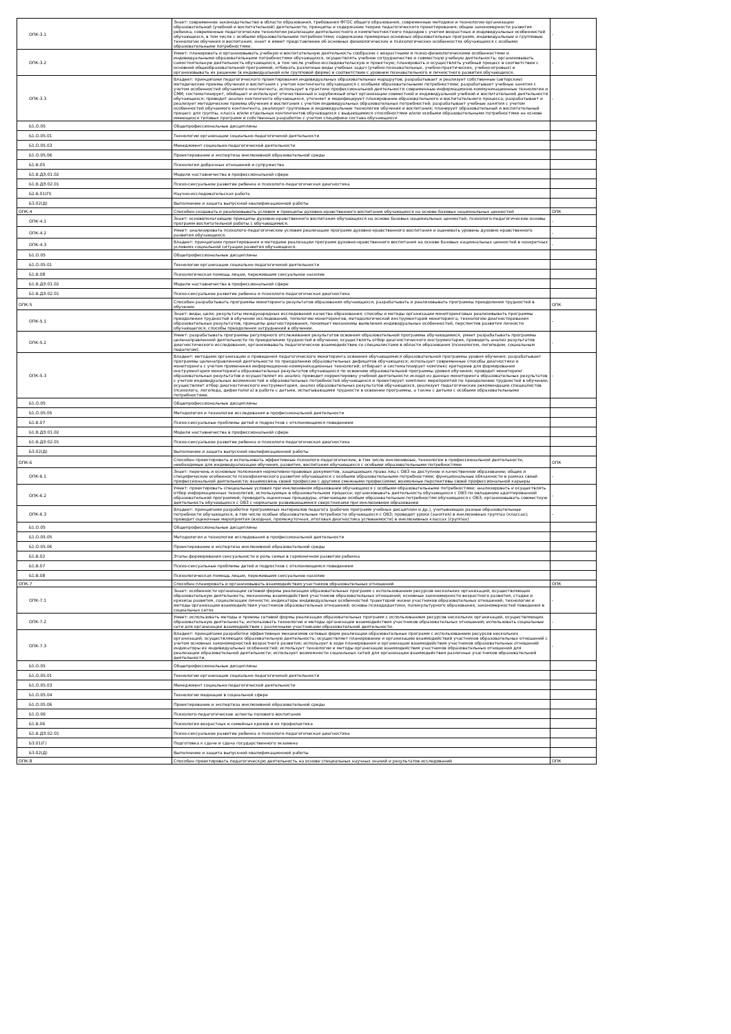| ОПК-3.1 | Знает: современное законодательство в области образования, требования ФГОС общего образования, современные методики и технологии организации образовательной (учебной и воспитательной) деятельности, принципы и содержание теории педагогического проектирования; общие закономерности развития ребенка, современные педагогические технологии реализации деятельностного и компетентностного подходов с учетом возрастных и индивидуальных особенностей обучающихся, в том числе с особыми образовательными потребностями; содержание примерных основных образовательных программ, индивидуальные и групповые технологии обучения и воспитания; знает и имеет представление об основных физиологических и психологических особенностях обучающихся с особыми образовательными потребностями. | - |
| ОПК-3.2 | Умеет: планировать и организовывать учебную и воспитательную деятельность сообразно с возрастными и психо-физиологическими особенностями и индивидуальными образовательными потребностями обучающихся, осуществлять учебное сотрудничество и совместную учебную деятельность; организовывать самостоятельную деятельность обучающихся, в том числе учебно-исследовательскую и проектную; планировать и осуществлять учебный процесс в соответствии с основной общеобразовательной программой, отбирать различные виды учебных задач (учебно-познавательных, учебно-практических, учебно-игровых) и организовывать их решение (в индивидуальной или групповой форме) в соответствии с уровнем познавательного и личностного развития обучающихся. | - |
| ОПК-3.3 | Владеет: принципами педагогического проектирования индивидуальных образовательных маршрутов; разрабатывает и реализует собственные (авторские) методические приемы обучения и воспитания с учетом контингента обучающихся с особыми образовательными потребностями; разрабатывает учебные занятия с учетом особенностей обучаемого контингента, использует в практике профессиональной деятельности современные информационно-коммуникационные технологии и СМИ; систематизирует, обобщает и использует отечественный и зарубежный опыт организации совместной и индивидуальной учебной и воспитательной деятельности обучающихся; проводит анализ контингента обучающихся, уточняет и модифицирует планирование образовательного и воспитательного процесса; разрабатывает и реализует методические приемы обучения и воспитания с учетом индивидуальных образовательных потребностей; разрабатывает учебные занятия с учетом особенностей обучаемого контингента, реализует групповые и индивидуальные технологии обучения и воспитания; планирует образовательный и воспитательный процесс для группы, класса и/или отдельных контингентов обучающихся с выдающимися способностями и/или особыми образовательными потребностями на основе имеющихся типовых программ и собственных разработок с учетом специфики состава обучающихся | - |
| Б1.О.05 | Общепрофессиональные дисциплины | |
| Б1.О.05.01 | Технологии организации социально-педагогичекой деятельности | |
| Б1.О.05.03 | Менеджмент социально-педагогической деятельности | |
| Б1.О.05.06 | Проектирование и экспертиза инклюзивной образовательной среды | |
| Б1.В.05 | Психология добрачных отношений и супружества | |
| Б1.В.ДЭ.01.02 | Модели наставничества в профессиональной сфере | |
| Б1.В.ДЭ.02.01 | Психо-сексуальное развитие ребенка и психолого-педагогическая диагностика | |
| Б2.В.01(П) | Научно-исследовательская работа | |
| Б3.02(Д) | Выполнение и защита выпускной квалификационной работы | |
| ОПК-4 | Способен создавать и реализовывать условия и принципы духовно-нравственного воспитания обучающихся на основе базовых национальных ценностей | ОПК |
| ОПК-4.1 | Знает: основополагающие принципы духовно-нравственного воспитания обучающихся на основе базовых национальных ценностей, психолого-педагогические основы программ воспитательной работы с обучающимися. | - |
| ОПК-4.2 | Умеет: анализировать психолого-педагогические условия реализации программ духовно-нравственного воспитания и оценивать уровень духовно нравственного развития обучающихся. | - |
| ОПК-4.3 | Владеет: принципами проектирования и методами реализации программ духовно-нравственного воспитания на основе базовых национальных ценностей в конкретных условиях социальной ситуации развития обучающихся. | - |
| Б1.О.05 | Общепрофессиональные дисциплины | |
| Б1.О.05.01 | Технологии организации социально-педагогичекой деятельности | |
| Б1.В.08 | Психологическая помощь лицам, пережившим сексуальное насилие | |
| Б1.В.ДЭ.01.02 | Модели наставничества в профессиональной сфере | |
| Б1.В.ДЭ.02.01 | Психо-сексуальное развитие ребенка и психолого-педагогическая диагностика | |
| ОПК-5 | Способен разрабатывать программы мониторинга результатов образования обучающихся, разрабатывать и реализовывать программы преодоления трудностей в обучении | ОПК |
| ОПК-5.1 | Знает: виды, цели, результаты международных исследований качества образования; способы и методы организации мониторинговых реализовывать программы преодоления трудностей в обучении исследований, типологию мониторингов, методологический инструментарий мониторинга; технологию диагностирования образовательных результатов, принципы диагностирования, понимает механизмы выявления индивидуальных особенностей, перспектив развития личности обучающегося, способы преодоления затруднений в обучении. | - |
| ОПК-5.2 | Умеет: разрабатывать программы регулярного отслеживания результатов освоения образовательной программы обучающимися, умеет разрабатывать программы целенаправленной деятельности по преодолению трудностей в обучении; осуществлять отбор диагностического инструментария, проводить анализ результатов диагностического исследования, организовывать педагогическое взаимодействие со специалистами в области образования (психологом, логопедом, социальным педагогом). | - |
| ОПК-5.3 | Владеет: методами организации и проведения педагогического мониторинга освоения обучающимися образовательной программы уровня обучения; разрабатывает программы целенаправленной деятельности по преодолению образовательных дефицитов обучающихся; использует современные способы диагностики и мониторинга с учетом применения информационно-коммуникационных технологий; отбирает и систематизирует комплекс критериев для формирования инструментария мониторинга образовательных результатов обучающихся по освоению образовательной программы уровня обучения; проводит мониторинг образовательных результатов и осуществляет их анализ; проводит корректировку учебной деятельности исходя из данных мониторинга образовательных результатов с учетом индивидуальных возможностей и образовательных потребностей обучающихся и проектирует комплекс мероприятий по преодолению трудностей в обучении; осуществляет отбор диагностического инструментария, анализ образовательных результатов обучающихся, реализует педагогические рекомендации специалистов (психолога, логопеда, дефектолога) в работе с детьми, испытывающими трудности в освоении программы, а также с детьми с особыми образовательными потребностями. | - |
| Б1.О.05 | Общепрофессиональные дисциплины | |
| Б1.О.05.05 | Методология и технологии исследования в профессиональной деятельности | |
| Б1.В.07 | Психо-сексуальные проблемы детей и подростков с отклоняющимся поведением | |
| Б1.В.ДЭ.01.02 | Модели наставничества в профессиональной сфере | |
| Б1.В.ДЭ.02.01 | Психо-сексуальное развитие ребенка и психолого-педагогическая диагностика | |
| Б3.02(Д) | Выполнение и защита выпускной квалификационной работы | |
| ОПК-6 | Способен проектировать и использовать эффективные психолого-педагогические, в том числе инклюзивные, технологии в профессиональной деятельности, необходимые для индивидуализации обучения, развития, воспитания обучающихся с особыми образовательными потребностями | ОПК |
| ОПК-6.1 | Знает: перечень и основные положения нормативно-правовых документов, защищающих права лиц с ОВЗ на доступное и качественное образование; общие и специфические особенности психофизического развития обучающихся с особыми образовательными потребностями; функциональные обязанности в рамках своей профессиональной деятельности; взаимосвязь своей профессии с другими смежными профессиями; возможные перспективы своей профессиональной карьеры | - |
| ОПК-6.2 | Умеет: проектировать специальные условия при инклюзивном образовании обучающихся с особыми образовательными потребностями; анализировать и осуществлять отбор информационных технологий, используемых в образовательном процессе; организовывать деятельность обучающихся с ОВЗ по овладению адаптированной образовательной программой; проводить оценочные процедуры, отвечающие особым образовательным потребностям обучающихся с ОВЗ; организовывать совместную деятельность обучающихся с ОВЗ с нормально развивающимися сверстниками при инклюзивном образовании | - |
| ОПК-6.3 | Владеет: принципами разработки программных материалов педагога (рабочих программ учебных дисциплин и др.), учитывающих разные образовательные потребности обучающихся, в том числе особые образовательные потребности обучающихся с ОВЗ; проводит уроки (занятия) в инклюзивных группах (классах); проводит оценочные мероприятия (входная, промежуточная, итоговая диагностика успеваемости) в инклюзивных классах (группах) | - |
| Б1.О.05 | Общепрофессиональные дисциплины | |
| Б1.О.05.05 | Методология и технологии исследования в профессиональной деятельности | |
| Б1.О.05.06 | Проектирование и экспертиза инклюзивной образовательной среды | |
| Б1.В.02 | Этапы формирования сексуальности и роль семьи в гармоничном развитии ребенка | |
| Б1.В.07 | Психо-сексуальные проблемы детей и подростков с отклоняющимся поведением | |
| Б1.В.08 | Психологическая помощь лицам, пережившим сексуальное насилие | |
| ОПК-7 | Способен планировать и организовывать взаимодействия участников образовательных отношений | ОПК |
| ОПК-7.1 | Знает: особенности организации сетевой формы реализации образовательных программ с использованием ресурсов нескольких организаций, осуществляющих образовательную деятельность; механизмы взаимодействия участников образовательных отношений; основные закономерности возрастного развития, стадии и кризисы развития, социализации личности; индикаторы индивидуальных особенностей траекторий жизни участников образовательных отношений; технологии и методы организации взаимодействия участников образовательных отношений; основы психодидактики, поликультурного образования, закономерностей поведения в социальных сетях. | - |
| ОПК-7.2 | Умеет: использовать методы и приемы сетевой формы реализации образовательных программ с использованием ресурсов нескольких организаций, осуществляющих образовательную деятельность; использовать технологии и методы организации взаимодействия участников образовательных отношений; использовать социальные сети для организации взаимодействия с различными участниками образовательной деятельности. | - |
| ОПК-7.3 | Владеет: принципами разработки эффективных механизмов сетевых форм реализации образовательных программ с использованием ресурсов нескольких организаций, осуществляющих образовательную деятельность; осуществляет планирование и организацию взаимодействий участников образовательных отношений с учетом основных закономерностей возрастного развития; использует в ходе планирования и организации взаимодействия участников образовательных отношений индикаторы их индивидуальных особенностей; использует технологии и методы организации взаимодействия участников образовательных отношений для реализации образовательной деятельности; использует возможности социальных сетей для организации взаимодействия различных участников образовательной деятельности. | - |
| Б1.О.05 | Общепрофессиональные дисциплины | |
| Б1.О.05.01 | Технологии организации социально-педагогичекой деятельности | |
| Б1.О.05.03 | Менеджмент социально-педагогической деятельности | |
| Б1.О.05.04 | Технологии медиации в социальной сфере | |
| Б1.О.05.06 | Проектирование и экспертиза инклюзивной образовательной среды | |
| Б1.О.06 | Психолого-педагогические аспекты полового воспитания | |
| Б1.В.06 | Психология возрастных и семейных кризов и их профилактика | |
| Б1.В.ДЭ.02.01 | Психо-сексуальное развитие ребенка и психолого-педагогическая диагностика | |
| Б3.01(Г) | Подготовка к сдаче и сдача государственного экзамена | |
| Б3.02(Д) | Выполнение и защита выпускной квалификационной работы | |
| ОПК-8 | Способен проектировать педагогическую деятельность на основе специальных научных знаний и результатов исследований | ОПК |